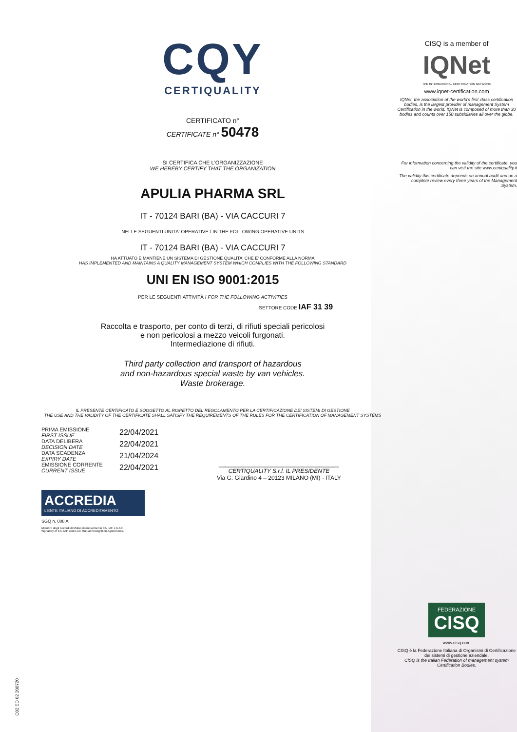CQY
CERTIQUALITY
CERTIFICATO n°
CERTIFICATE n° 50478
SI CERTIFICA CHE L'ORGANIZZAZIONE
WE HEREBY CERTIFY THAT THE ORGANIZATION
APULIA PHARMA SRL
IT - 70124 BARI (BA) - VIA CACCURI 7
NELLE SEGUENTI UNITA' OPERATIVE / IN THE FOLLOWING OPERATIVE UNITS
IT - 70124 BARI (BA) - VIA CACCURI 7
HA ATTUATO E MANTIENE UN SISTEMA DI GESTIONE QUALITA' CHE E' CONFORME ALLA NORMA
HAS IMPLEMENTED AND MAINTAINS A QUALITY MANAGEMENT SYSTEM WHICH COMPLIES WITH THE FOLLOWING STANDARD
UNI EN ISO 9001:2015
PER LE SEGUENTI ATTIVITÀ / FOR THE FOLLOWING ACTIVITIES
SETTORE CODE IAF 31 39
Raccolta e trasporto, per conto di terzi, di rifiuti speciali pericolosi
e non pericolosi a mezzo veicoli furgonati.
Intermediazione di rifiuti.
Third party collection and transport of hazardous
and non-hazardous special waste by van vehicles.
Waste brokerage.
IL PRESENTE CERTIFICATO È SOGGETTO AL RISPETTO DEL REGOLAMENTO PER LA CERTIFICAZIONE DEI SISTEMI DI GESTIONE
THE USE AND THE VALIDITY OF THE CERTIFICATE SHALL SATISFY THE REQUIREMENTS OF THE RULES FOR THE CERTIFICATION OF MANAGEMENT SYSTEMS
PRIMA EMISSIONE
FIRST ISSUE
DATA DELIBERA
DECISION DATE
DATA SCADENZA
EXPIRY DATE
EMISSIONE CORRENTE
CURRENT ISSUE
22/04/2021
22/04/2021
21/04/2024
22/04/2021
_____________________________________
CERTIQUALITY S.r.l. IL PRESIDENTE
Via G. Giardino 4 – 20123 MILANO (MI) - ITALY
ACCREDIA
L'ENTE ITALIANO DI ACCREDITAMENTO
SGQ n. 008 A
Membro degli Accordi di Mutuo riconoscimento EA, IAF e ILAC.
Signatory of EA, IAF and ILAC Mutual Recognition Agreements.
CISQ is a member of
IQNet
THE INTERNATIONAL CERTIFICATION NETWORK
www.iqnet-certification.com
IQNet, the association of the world's first class certification bodies, is the largest provider of management System Certification in the world. IQNet is composed of more than 30 bodies and counts over 150 subsidiaries all over the globe.
For information concerning the validity of the certificate, you can visit the site www.certiquality.it
The validity this certificate depends on annual audit and on a complete review every three years of the Management System.
FEDERAZIONE
CISQ
www.cisq.com
CISQ è la Federazione Italiana di Organismi di Certificazione dei sistemi di gestione aziendale.
CISQ is the Italian Federation of management system Certification Bodies.
C02 ED 02 200720